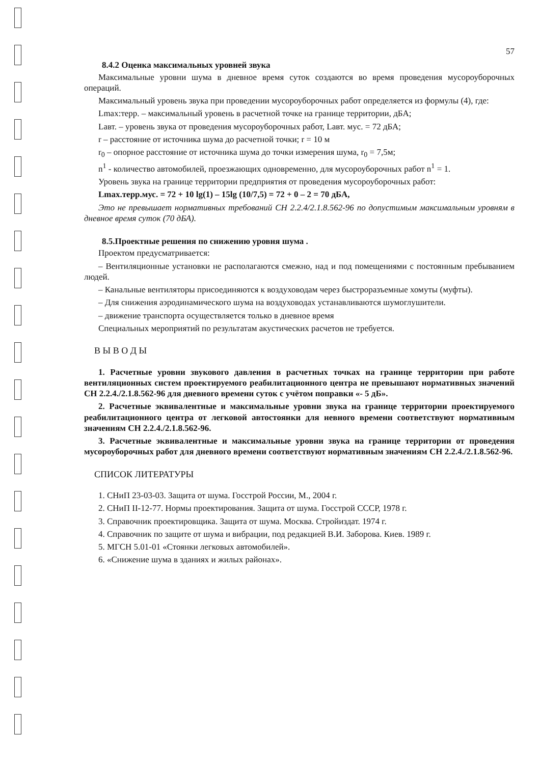57
8.4.2 Оценка максимальных уровней звука
Максимальные уровни шума в дневное время суток создаются во время проведения мусороуборочных операций.
Максимальный уровень звука при проведении мусороуборочных работ определяется из формулы (4), где:
Lmax:терр. – максимальный уровень в расчетной точке на границе территории, дБА;
Lавт. – уровень звука от проведения мусороуборочных работ, Lавт. мус. = 72 дБА;
r – расстояние от источника шума до расчетной точки; r = 10 м
r<sub>0</sub> – опорное расстояние от источника шума до точки измерения шума, r<sub>0</sub> = 7,5м;
n<sup>1</sup> - количество автомобилей, проезжающих одновременно, для мусороуборочных работ n<sup>1</sup> = 1.
Уровень звука на границе территории предприятия от проведения мусороуборочных работ:
Lmax.терр.мус. = 72 + 10 lg(1) – 15lg (10/7,5) = 72 + 0 – 2 = 70 дБА,
Это не превышает нормативных требований СН 2.2.4/2.1.8.562-96 по допустимым максимальным уровням в дневное время суток (70 дБА).
8.5.Проектные решения по снижению уровня шума .
Проектом предусматривается:
– Вентиляционные установки не располагаются смежно, над и под помещениями с постоянным пребыванием людей.
– Канальные вентиляторы присоединяются к воздуховодам через быстроразъемные хомуты (муфты).
– Для снижения аэродинамического шума на воздуховодах устанавливаются шумоглушители.
– движение транспорта осуществляется только в дневное время
Специальных мероприятий по результатам акустических расчетов не требуется.
В Ы В О Д Ы
1. Расчетные уровни звукового давления в расчетных точках на границе территории при работе вентиляционных систем проектируемого реабилитационного центра не превышают нормативных значений СН 2.2.4./2.1.8.562-96 для дневного времени суток с учётом поправки «- 5 дБ».
2. Расчетные эквивалентные и максимальные уровни звука на границе территории проектируемого реабилитационного центра от легковой автостоянки для невного времени соответствуют нормативным значениям СН 2.2.4./2.1.8.562-96.
3. Расчетные эквивалентные и максимальные уровни звука на границе территории от проведения мусороуборочных работ для дневного времени соответствуют нормативным значениям СН 2.2.4./2.1.8.562-96.
СПИСОК ЛИТЕРАТУРЫ
1. СНиП 23-03-03. Защита от шума. Госстрой России, М., 2004 г.
2. СНиП II-12-77. Нормы проектирования. Защита от шума. Госстрой СССР, 1978 г.
3. Справочник проектировщика. Защита от шума. Москва. Стройиздат. 1974 г.
4. Справочник по защите от шума и вибрации, под редакцией В.И. Заборова. Киев. 1989 г.
5. МГСН 5.01-01 «Стоянки легковых автомобилей».
6. «Снижение шума в зданиях и жилых районах».